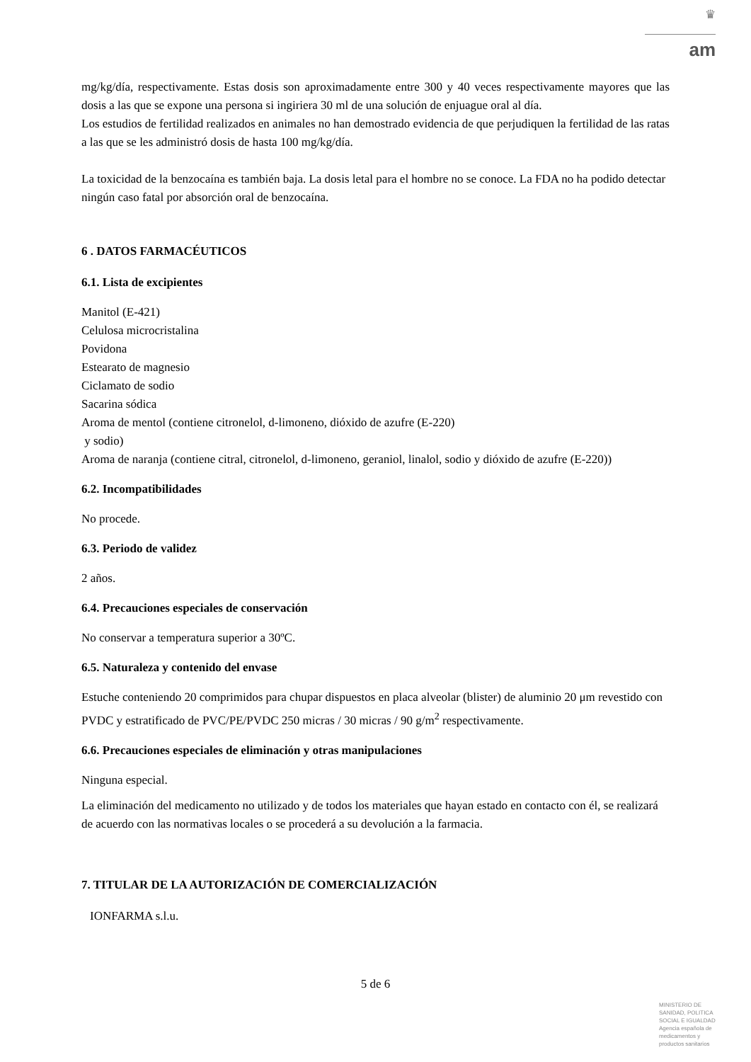♛
am
mg/kg/día, respectivamente. Estas dosis son aproximadamente entre 300 y 40 veces respectivamente mayores que las dosis a las que se expone una persona si ingiriera 30 ml de una solución de enjuague oral al día.
Los estudios de fertilidad realizados en animales no han demostrado evidencia de que perjudiquen la fertilidad de las ratas a las que se les administró dosis de hasta 100 mg/kg/día.
La toxicidad de la benzocaína es también baja. La dosis letal para el hombre no se conoce. La FDA no ha podido detectar ningún caso fatal por absorción oral de benzocaína.
6 . DATOS FARMACÉUTICOS
6.1. Lista de excipientes
Manitol (E-421)
Celulosa microcristalina
Povidona
Estearato de magnesio
Ciclamato de sodio
Sacarina sódica
Aroma de mentol (contiene citronelol, d-limoneno, dióxido de azufre (E-220)
y sodio)
Aroma de naranja (contiene citral, citronelol, d-limoneno, geraniol, linalol, sodio y dióxido de azufre (E-220))
6.2. Incompatibilidades
No procede.
6.3. Periodo de validez
2 años.
6.4. Precauciones especiales de conservación
No conservar a temperatura superior a 30ºC.
6.5. Naturaleza y contenido del envase
Estuche conteniendo 20 comprimidos para chupar dispuestos en placa alveolar (blister) de aluminio 20 μm revestido con PVDC y estratificado de PVC/PE/PVDC 250 micras / 30 micras / 90 g/m<sup>2</sup> respectivamente.
6.6. Precauciones especiales de eliminación y otras manipulaciones
Ninguna especial.
La eliminación del medicamento no utilizado y de todos los materiales que hayan estado en contacto con él, se realizará de acuerdo con las normativas locales o se procederá a su devolución a la farmacia.
7. TITULAR DE LA AUTORIZACIÓN DE COMERCIALIZACIÓN
IONFARMA s.l.u.
5 de 6
MINISTERIO DE
SANIDAD, POLITICA
SOCIAL E IGUALDAD
Agencia española de
medicamentos y
productos sanitarios